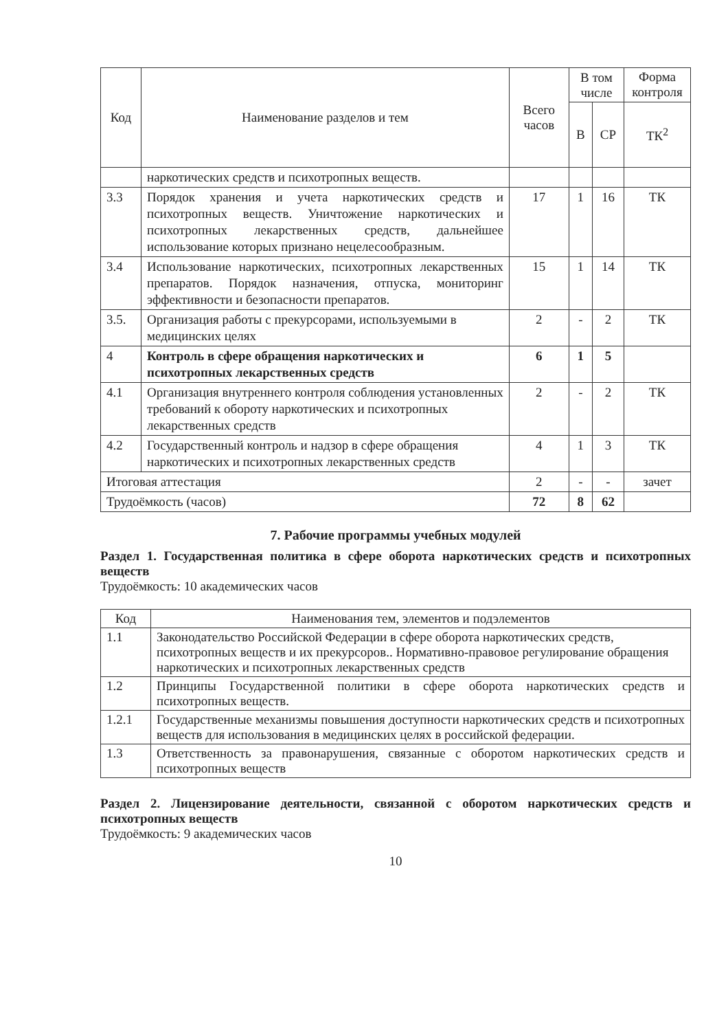| Код | Наименование разделов и тем | Всего часов | В том числе | | Форма контроля |
| --- | --- | --- | --- | --- | --- |
| | | | В | СР | ТК<sup>2</sup> |
| | наркотических средств и психотропных веществ. | | | | |
| 3.3 | Порядок хранения и учета наркотических средств и психотропных веществ. Уничтожение наркотических и психотропных лекарственных средств, дальнейшее использование которых признано нецелесообразным. | 17 | 1 | 16 | ТК |
| 3.4 | Использование наркотических, психотропных лекарственных препаратов. Порядок назначения, отпуска, мониторинг эффективности и безопасности препаратов. | 15 | 1 | 14 | ТК |
| 3.5. | Организация работы с прекурсорами, используемыми в медицинских целях | 2 | - | 2 | ТК |
| 4 | Контроль в сфере обращения наркотических и психотропных лекарственных средств | 6 | 1 | 5 | |
| 4.1 | Организация внутреннего контроля соблюдения установленных требований к обороту наркотических и психотропных лекарственных средств | 2 | - | 2 | ТК |
| 4.2 | Государственный контроль и надзор в сфере обращения наркотических и психотропных лекарственных средств | 4 | 1 | 3 | ТК |
| Итоговая аттестация | | 2 | - | - | зачет |
| Трудоёмкость (часов) | | 72 | 8 | 62 | |
7. Рабочие программы учебных модулей
Раздел 1. Государственная политика в сфере оборота наркотических средств и психотропных веществ
Трудоёмкость: 10 академических часов
| Код | Наименования тем, элементов и подэлементов |
| --- | --- |
| 1.1 | Законодательство Российской Федерации в сфере оборота наркотических средств, психотропных веществ и их прекурсоров.. Нормативно-правовое регулирование обращения наркотических и психотропных лекарственных средств |
| 1.2 | Принципы Государственной политики в сфере оборота наркотических средств и психотропных веществ. |
| 1.2.1 | Государственные механизмы повышения доступности наркотических средств и психотропных веществ для использования в медицинских целях в российской федерации. |
| 1.3 | Ответственность за правонарушения, связанные с оборотом наркотических средств и психотропных веществ |
Раздел 2. Лицензирование деятельности, связанной с оборотом наркотических средств и психотропных веществ
Трудоёмкость: 9 академических часов
10